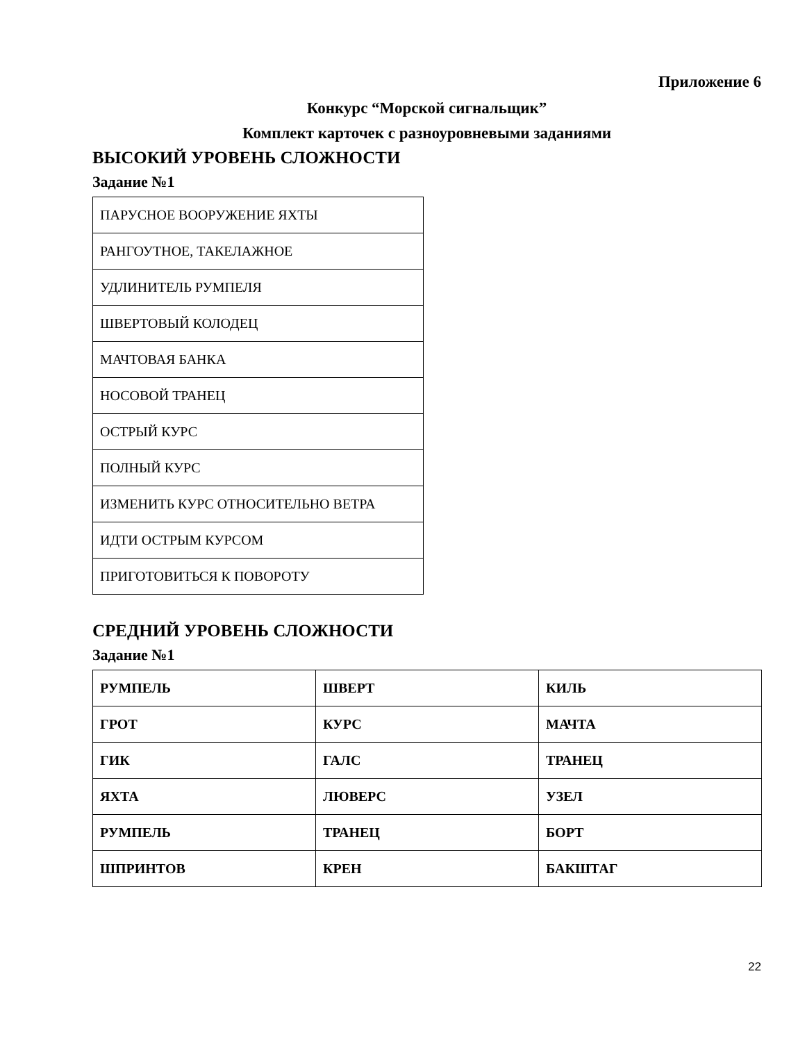Приложение 6
Конкурс “Морской сигнальщик”
Комплект карточек с разноуровневыми заданиями
ВЫСОКИЙ УРОВЕНЬ СЛОЖНОСТИ
Задание №1
| ПАРУСНОЕ ВООРУЖЕНИЕ ЯХТЫ |
| РАНГОУТНОЕ, ТАКЕЛАЖНОЕ |
| УДЛИНИТЕЛЬ РУМПЕЛЯ |
| ШВЕРТОВЫЙ КОЛОДЕЦ |
| МАЧТОВАЯ БАНКА |
| НОСОВОЙ ТРАНЕЦ |
| ОСТРЫЙ КУРС |
| ПОЛНЫЙ КУРС |
| ИЗМЕНИТЬ КУРС ОТНОСИТЕЛЬНО ВЕТРА |
| ИДТИ ОСТРЫМ КУРСОМ |
| ПРИГОТОВИТЬСЯ К ПОВОРОТУ |
СРЕДНИЙ УРОВЕНЬ СЛОЖНОСТИ
Задание №1
| РУМПЕЛЬ | ШВЕРТ | КИЛЬ |
| ГРОТ | КУРС | МАЧТА |
| ГИК | ГАЛС | ТРАНЕЦ |
| ЯХТА | ЛЮВЕРС | УЗЕЛ |
| РУМПЕЛЬ | ТРАНЕЦ | БОРТ |
| ШПРИНТОВ | КРЕН | БАКШТАГ |
22